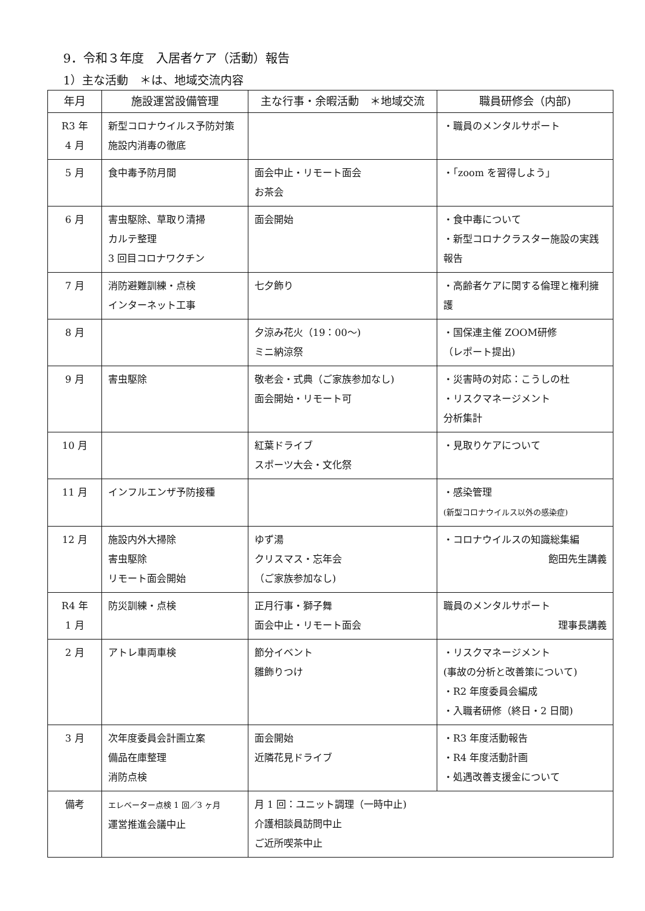9．令和３年度　入居者ケア（活動）報告
1）主な活動　＊は、地域交流内容
| 年月 | 施設運営設備管理 | 主な行事・余暇活動 ＊地域交流 | 職員研修会（内部) |
| --- | --- | --- | --- |
| R3 年 4 月 | 新型コロナウイルス予防対策 施設内消毒の徹底 | | ・職員のメンタルサポート |
| 5 月 | 食中毒予防月間 | 面会中止・リモート面会 お茶会 | ・「zoom を習得しよう」 |
| 6 月 | 害虫駆除、草取り清掃 カルテ整理 3 回目コロナワクチン | 面会開始 | ・食中毒について ・新型コロナクラスター施設の実践報告 |
| 7 月 | 消防避難訓練・点検 インターネット工事 | 七夕飾り | ・高齢者ケアに関する倫理と権利擁護 |
| 8 月 | | 夕涼み花火（19：00〜) ミニ納涼祭 | ・国保連主催 ZOOM研修 （レポート提出) |
| 9 月 | 害虫駆除 | 敬老会・式典（ご家族参加なし) 面会開始・リモート可 | ・災害時の対応：こうしの杜 ・リスクマネージメント 分析集計 |
| 10 月 | | 紅葉ドライブ スポーツ大会・文化祭 | ・見取りケアについて |
| 11 月 | インフルエンザ予防接種 | | ・感染管理 (新型コロナウイルス以外の感染症) |
| 12 月 | 施設内外大掃除 害虫駆除 リモート面会開始 | ゆず湯 クリスマス・忘年会 （ご家族参加なし) | ・コロナウイルスの知識総集編 飽田先生講義 |
| R4 年 1 月 | 防災訓練・点検 | 正月行事・獅子舞 面会中止・リモート面会 | 職員のメンタルサポート 理事長講義 |
| 2 月 | アトレ車両車検 | 節分イベント 雛飾りつけ | ・リスクマネージメント (事故の分析と改善策について) ・R2 年度委員会編成 ・入職者研修（終日・2 日間) |
| 3 月 | 次年度委員会計画立案 備品在庫整理 消防点検 | 面会開始 近隣花見ドライブ | ・R3 年度活動報告 ・R4 年度活動計画 ・処遇改善支援金について |
| 備考 | エレベーター点検 1 回／3 ヶ月 運営推進会議中止 | 月 1 回：ユニット調理（一時中止) 介護相談員訪問中止 ご近所喫茶中止 | |